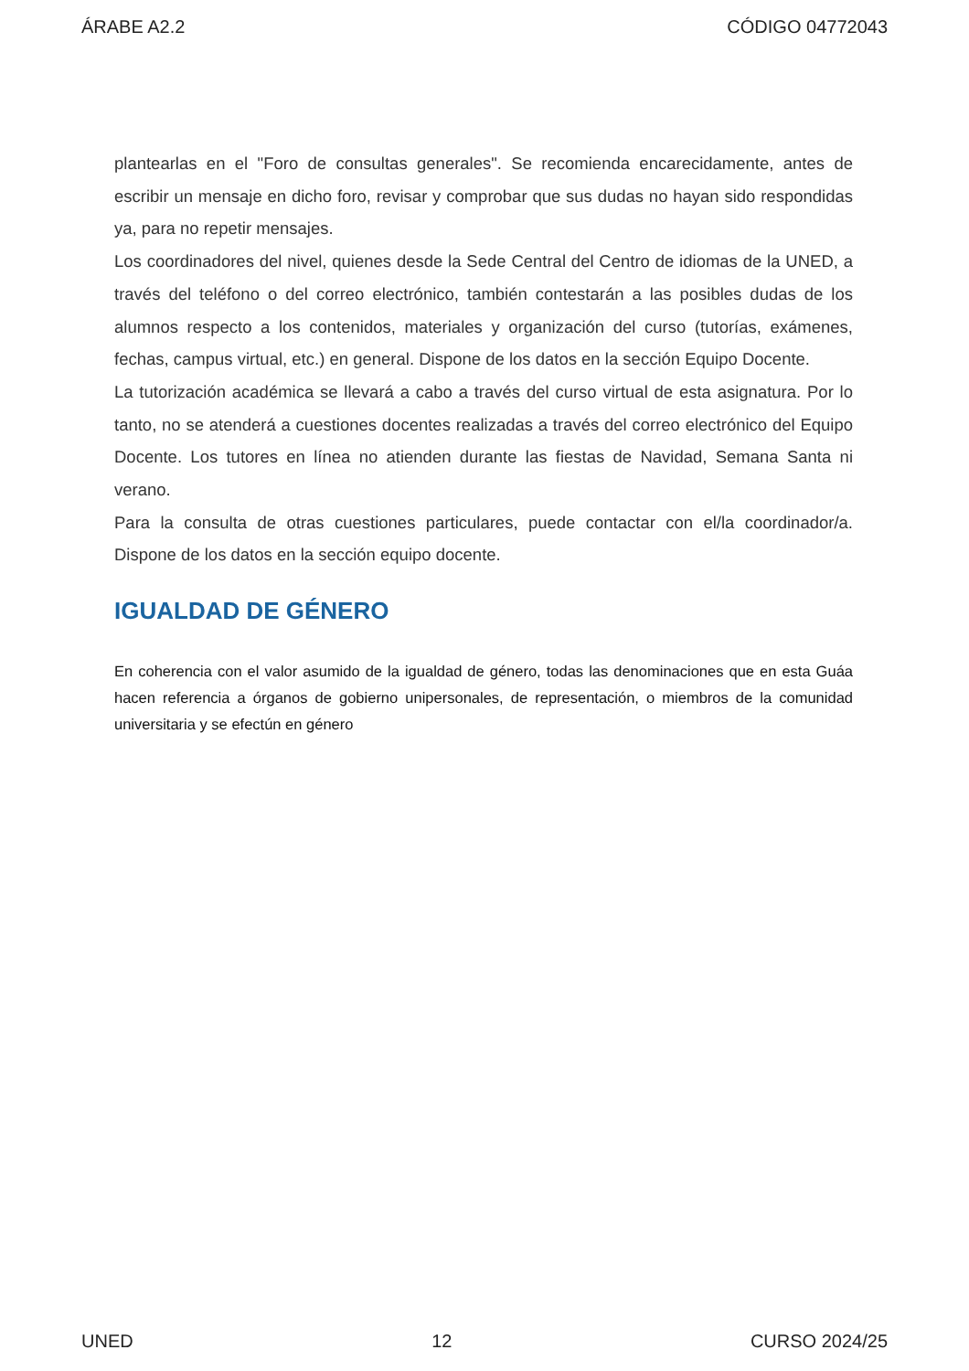ÁRABE A2.2 CÓDIGO 04772043
plantearlas en el "Foro de consultas generales". Se recomienda encarecidamente, antes de escribir un mensaje en dicho foro, revisar y comprobar que sus dudas no hayan sido respondidas ya, para no repetir mensajes.
Los coordinadores del nivel, quienes desde la Sede Central del Centro de idiomas de la UNED, a través del teléfono o del correo electrónico, también contestarán a las posibles dudas de los alumnos respecto a los contenidos, materiales y organización del curso (tutorías, exámenes, fechas, campus virtual, etc.) en general. Dispone de los datos en la sección Equipo Docente.
La tutorización académica se llevará a cabo a través del curso virtual de esta asignatura. Por lo tanto, no se atenderá a cuestiones docentes realizadas a través del correo electrónico del Equipo Docente. Los tutores en línea no atienden durante las fiestas de Navidad, Semana Santa ni verano.
Para la consulta de otras cuestiones particulares, puede contactar con el/la coordinador/a. Dispone de los datos en la sección equipo docente.
IGUALDAD DE GÉNERO
En coherencia con el valor asumido de la igualdad de género, todas las denominaciones que en esta Guáa hacen referencia a órganos de gobierno unipersonales, de representación, o miembros de la comunidad universitaria y se efectún en género
UNED 12 CURSO 2024/25